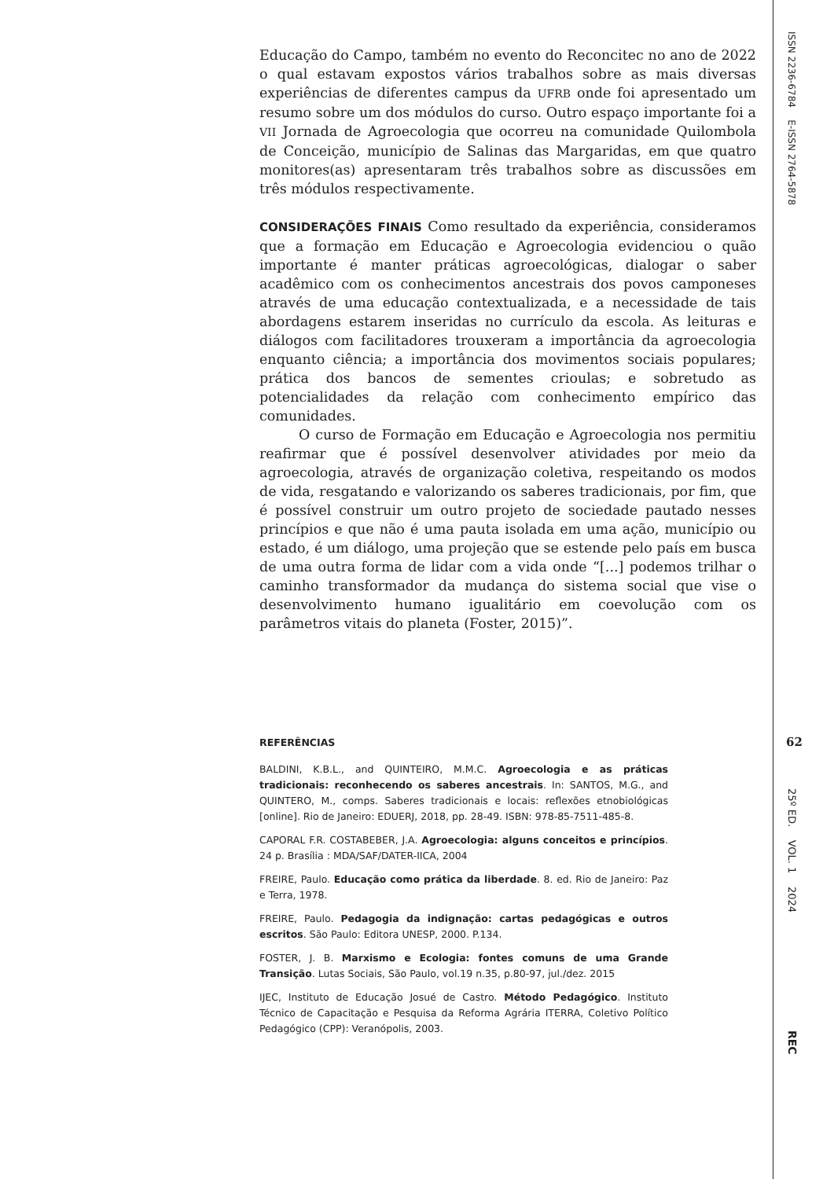Educação do Campo, também no evento do Reconcitec no ano de 2022 o qual estavam expostos vários trabalhos sobre as mais diversas experiências de diferentes campus da UFRB onde foi apresentado um resumo sobre um dos módulos do curso. Outro espaço importante foi a VII Jornada de Agroecologia que ocorreu na comunidade Quilombola de Conceição, município de Salinas das Margaridas, em que quatro monitores(as) apresentaram três trabalhos sobre as discussões em três módulos respectivamente.
CONSIDERAÇÕES FINAIS Como resultado da experiência, consideramos que a formação em Educação e Agroecologia evidenciou o quão importante é manter práticas agroecológicas, dialogar o saber acadêmico com os conhecimentos ancestrais dos povos camponeses através de uma educação contextualizada, e a necessidade de tais abordagens estarem inseridas no currículo da escola. As leituras e diálogos com facilitadores trouxeram a importância da agroecologia enquanto ciência; a importância dos movimentos sociais populares; prática dos bancos de sementes crioulas; e sobretudo as potencialidades da relação com conhecimento empírico das comunidades.
O curso de Formação em Educação e Agroecologia nos permitiu reafirmar que é possível desenvolver atividades por meio da agroecologia, através de organização coletiva, respeitando os modos de vida, resgatando e valorizando os saberes tradicionais, por fim, que é possível construir um outro projeto de sociedade pautado nesses princípios e que não é uma pauta isolada em uma ação, município ou estado, é um diálogo, uma projeção que se estende pelo país em busca de uma outra forma de lidar com a vida onde “[...] podemos trilhar o caminho transformador da mudança do sistema social que vise o desenvolvimento humano igualitário em coevolução com os parâmetros vitais do planeta (Foster, 2015)”.
REFERÊNCIAS
BALDINI, K.B.L., and QUINTEIRO, M.M.C. Agroecologia e as práticas tradicionais: reconhecendo os saberes ancestrais. In: SANTOS, M.G., and QUINTERO, M., comps. Saberes tradicionais e locais: reflexões etnobiológicas [online]. Rio de Janeiro: EDUERJ, 2018, pp. 28-49. ISBN: 978-85-7511-485-8.
CAPORAL F.R. COSTABEBER, J.A. Agroecologia: alguns conceitos e princípios. 24 p. Brasília : MDA/SAF/DATER-IICA, 2004
FREIRE, Paulo. Educação como prática da liberdade. 8. ed. Rio de Janeiro: Paz e Terra, 1978.
FREIRE, Paulo. Pedagogia da indignação: cartas pedagógicas e outros escritos. São Paulo: Editora UNESP, 2000. P.134.
FOSTER, J. B. Marxismo e Ecologia: fontes comuns de uma Grande Transição. Lutas Sociais, São Paulo, vol.19 n.35, p.80-97, jul./dez. 2015
IJEC, Instituto de Educação Josué de Castro. Método Pedagógico. Instituto Técnico de Capacitação e Pesquisa da Reforma Agrária ITERRA, Coletivo Político Pedagógico (CPP): Veranópolis, 2003.
ISSN 2236-6784 E-ISSN 2764-5878
62
25º ED. VOL. 1 2024
REC